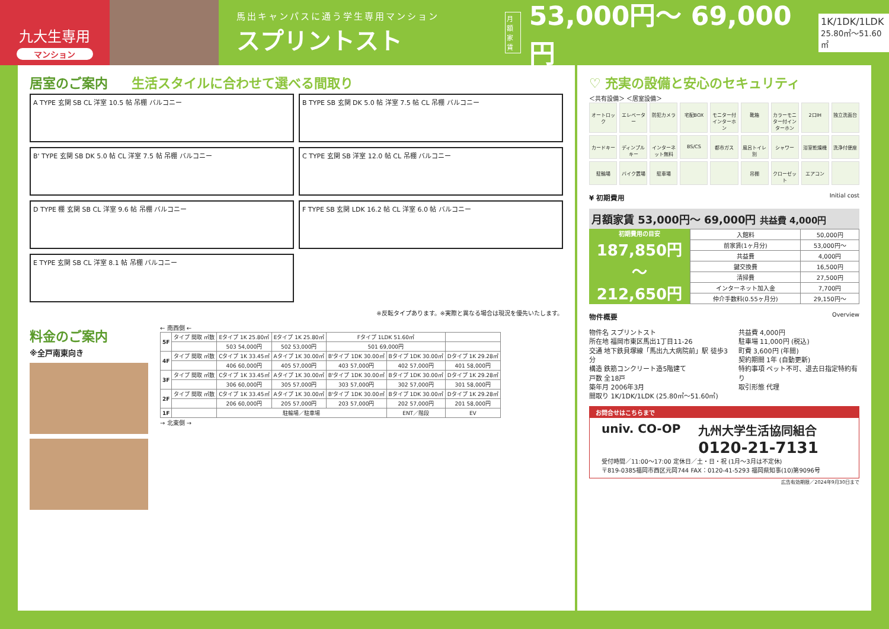九大生専用
マンション
馬出キャンパスに通う学生専用マンション
スプリントスト
月額
家賃
53,000円～ 69,000円
1K/1DK/1LDK
25.80㎡～51.60㎡
居室のご案内 生活スタイルに合わせて選べる間取り
A TYPE 玄関 SB CL 洋室 10.5 帖 吊棚 バルコニー
B TYPE SB 玄関 DK 5.0 帖 洋室 7.5 帖 CL 吊棚 バルコニー
B' TYPE 玄関 SB DK 5.0 帖 CL 洋室 7.5 帖 吊棚 バルコニー
C TYPE 玄関 SB 洋室 12.0 帖 CL 吊棚 バルコニー
D TYPE 棚 玄関 SB CL 洋室 9.6 帖 吊棚 バルコニー
F TYPE SB 玄関 LDK 16.2 帖 CL 洋室 6.0 帖 バルコニー
E TYPE 玄関 SB CL 洋室 8.1 帖 吊棚 バルコニー
※反転タイプあります。※実際と異なる場合は現況を優先いたします。
料金のご案内
※全戸南東向き
← 南西側 ←
| 5F | タイプ 間取 ㎡数 | Eタイプ 1K 25.80㎡ | Eタイプ 1K 25.80㎡ | Fタイプ 1LDK 51.60㎡ | | |
| | | 503 54,000円 | 502 53,000円 | 501 69,000円 | | |
| 4F | タイプ 間取 ㎡数 | Cタイプ 1K 33.45㎡ | Aタイプ 1K 30.00㎡ | B'タイプ 1DK 30.00㎡ | Bタイプ 1DK 30.00㎡ | Dタイプ 1K 29.28㎡ |
| | | 406 60,000円 | 405 57,000円 | 403 57,000円 | 402 57,000円 | 401 58,000円 |
| 3F | タイプ 間取 ㎡数 | Cタイプ 1K 33.45㎡ | Aタイプ 1K 30.00㎡ | B'タイプ 1DK 30.00㎡ | Bタイプ 1DK 30.00㎡ | Dタイプ 1K 29.28㎡ |
| | | 306 60,000円 | 305 57,000円 | 303 57,000円 | 302 57,000円 | 301 58,000円 |
| 2F | タイプ 間取 ㎡数 | Cタイプ 1K 33.45㎡ | Aタイプ 1K 30.00㎡ | B'タイプ 1DK 30.00㎡ | Bタイプ 1DK 30.00㎡ | Dタイプ 1K 29.28㎡ |
| | | 206 60,000円 | 205 57,000円 | 203 57,000円 | 202 57,000円 | 201 58,000円 |
| 1F | | 駐輪場／駐車場 | | | ENT／階段 | EV |
→ 北東側 →
♡ 充実の設備と安心のセキュリティ
＜共有設備＞ ＜居室設備＞
オートロック エレベーター 防犯カメラ 宅配BOX モニター付インターホン 靴箱 カラーモニター付インターホン 2口IH 独立洗面台 カードキー ディンプルキー インターネット無料 BS/CS 都市ガス 風呂トイレ別 シャワー 浴室乾燥機 洗浄付便座 駐輪場 バイク置場 駐車場 吊棚 クローゼット エアコン
¥ 初期費用 Initial cost
月額家賃 53,000円～ 69,000円 共益費 4,000円
初期費用の目安
187,850円
～
212,650円
| 入館料 | 50,000円 |
| 前家賃(1ヶ月分) | 53,000円～ |
| 共益費 | 4,000円 |
| 鍵交換費 | 16,500円 |
| 清掃費 | 27,500円 |
| インターネット加入金 | 7,700円 |
| 仲介手数料(0.55ヶ月分) | 29,150円～ |
物件概要 Overview
物件名 スプリントスト
所在地 福岡市東区馬出1丁目11-26
交通 地下鉄貝塚線「馬出九大病院前」駅 徒歩3分
構造 鉄筋コンクリート造5階建て
戸数 全18戸
築年月 2006年3月
間取り 1K/1DK/1LDK (25.80㎡～51.60㎡)
共益費 4,000円
駐車場 11,000円 (税込)
町費 3,600円 (年間)
契約期間 1年 (自動更新)
特約事項 ペット不可、退去日指定特約有り
取引形態 代理
お問合せはこちらまで
univ. CO-OP 九州大学生活協同組合
0120-21-7131
受付時間／11:00～17:00 定休日／土・日・祝 (1月～3月は不定休)
〒819-0385福岡市西区元岡744 FAX：0120-41-5293 福岡県知事(10)第9096号
広告有効期限／2024年9月30日まで